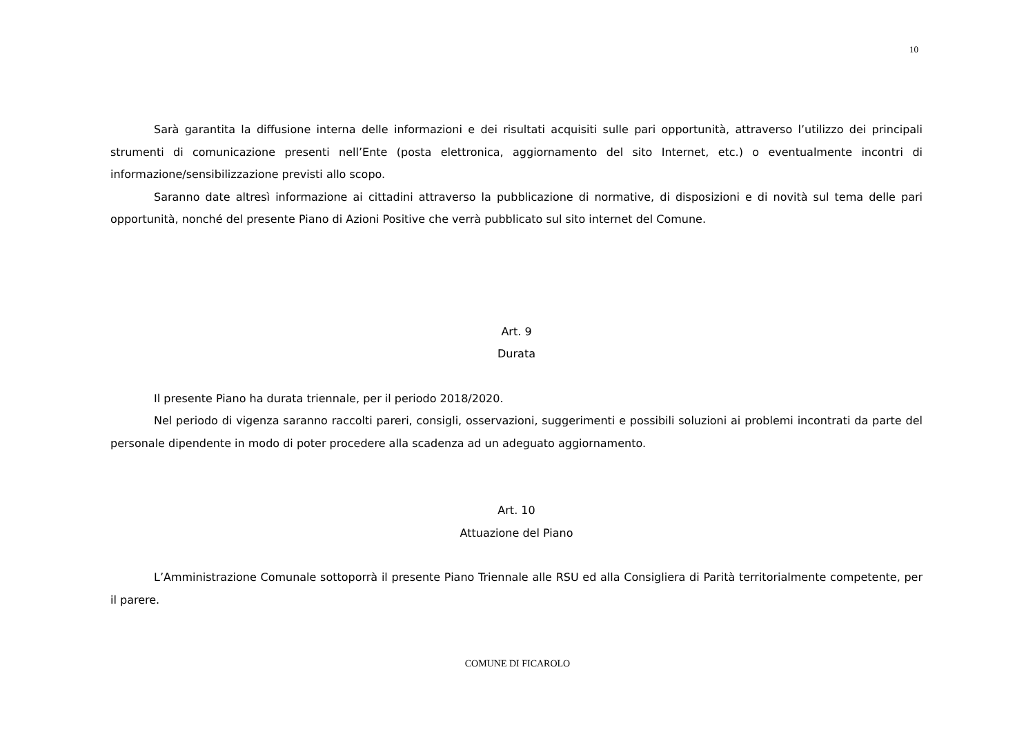10
Sarà garantita la diffusione interna delle informazioni e dei risultati acquisiti sulle pari opportunità, attraverso l’utilizzo dei principali strumenti di comunicazione presenti nell’Ente (posta elettronica, aggiornamento del sito Internet, etc.) o eventualmente incontri di informazione/sensibilizzazione previsti allo scopo.
Saranno date altresì informazione ai cittadini attraverso la pubblicazione di normative, di disposizioni e di novità sul tema delle pari opportunità, nonché del presente Piano di Azioni Positive che verrà pubblicato sul sito internet del Comune.
Art. 9
Durata
Il presente Piano ha durata triennale, per il periodo 2018/2020.
Nel periodo di vigenza saranno raccolti pareri, consigli, osservazioni, suggerimenti e possibili soluzioni ai problemi incontrati da parte del personale dipendente in modo di poter procedere alla scadenza ad un adeguato aggiornamento.
Art. 10
Attuazione del Piano
L’Amministrazione Comunale sottoporrà il presente Piano Triennale alle RSU ed alla Consigliera di Parità territorialmente competente, per il parere.
COMUNE DI FICAROLO